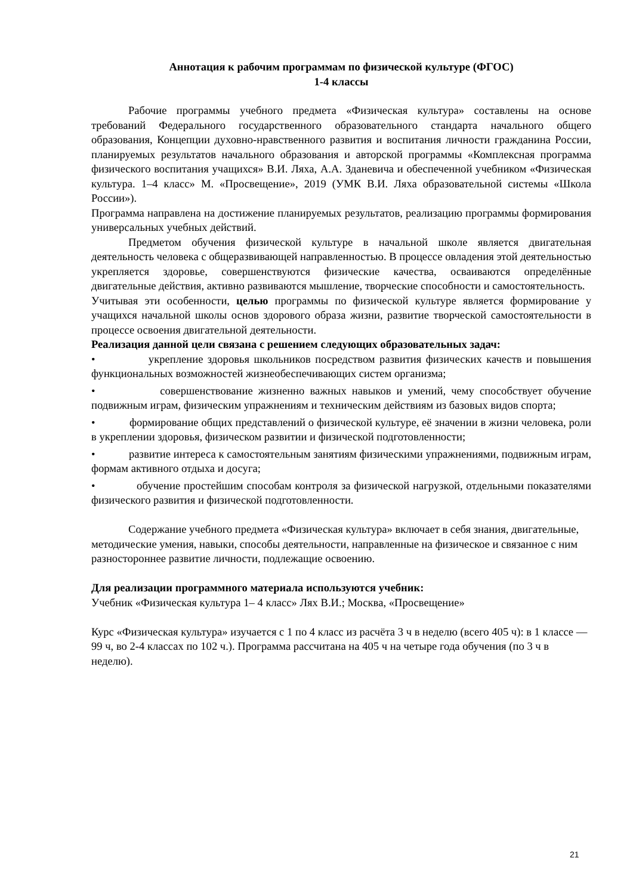Аннотация к рабочим программам по физической культуре (ФГОС)
1-4 классы
Рабочие программы учебного предмета «Физическая культура» составлены на основе требований Федерального государственного образовательного стандарта начального общего образования, Концепции духовно-нравственного развития и воспитания личности гражданина России, планируемых результатов начального образования и авторской программы «Комплексная программа физического воспитания учащихся» В.И. Ляха, А.А. Зданевича и обеспеченной учебником «Физическая культура. 1–4 класс» М. «Просвещение», 2019 (УМК В.И. Ляха образовательной системы «Школа России»).
Программа направлена на достижение планируемых результатов, реализацию программы формирования универсальных учебных действий.
Предметом обучения физической культуре в начальной школе является двигательная деятельность человека с общеразвивающей направленностью. В процессе овладения этой деятельностью укрепляется здоровье, совершенствуются физические качества, осваиваются определённые двигательные действия, активно развиваются мышление, творческие способности и самостоятельность.
Учитывая эти особенности, целью программы по физической культуре является формирование у учащихся начальной школы основ здорового образа жизни, развитие творческой самостоятельности в процессе освоения двигательной деятельности.
Реализация данной цели связана с решением следующих образовательных задач:
• укрепление здоровья школьников посредством развития физических качеств и повышения функциональных возможностей жизнеобеспечивающих систем организма;
• совершенствование жизненно важных навыков и умений, чему способствует обучение подвижным играм, физическим упражнениям и техническим действиям из базовых видов спорта;
• формирование общих представлений о физической культуре, её значении в жизни человека, роли в укреплении здоровья, физическом развитии и физической подготовленности;
• развитие интереса к самостоятельным занятиям физическими упражнениями, подвижным играм, формам активного отдыха и досуга;
• обучение простейшим способам контроля за физической нагрузкой, отдельными показателями физического развития и физической подготовленности.
Содержание учебного предмета «Физическая культура» включает в себя знания, двигательные, методические умения, навыки, способы деятельности, направленные на физическое и связанное с ним разностороннее развитие личности, подлежащие освоению.
Для реализации программного материала используются учебник:
Учебник «Физическая культура 1– 4 класс» Лях В.И.; Москва, «Просвещение»
Курс «Физическая культура» изучается с 1 по 4 класс из расчёта 3 ч в неделю (всего 405 ч): в 1 классе —99 ч, во 2-4 классах по 102 ч.). Программа рассчитана на 405 ч на четыре года обучения (по 3 ч в неделю).
21